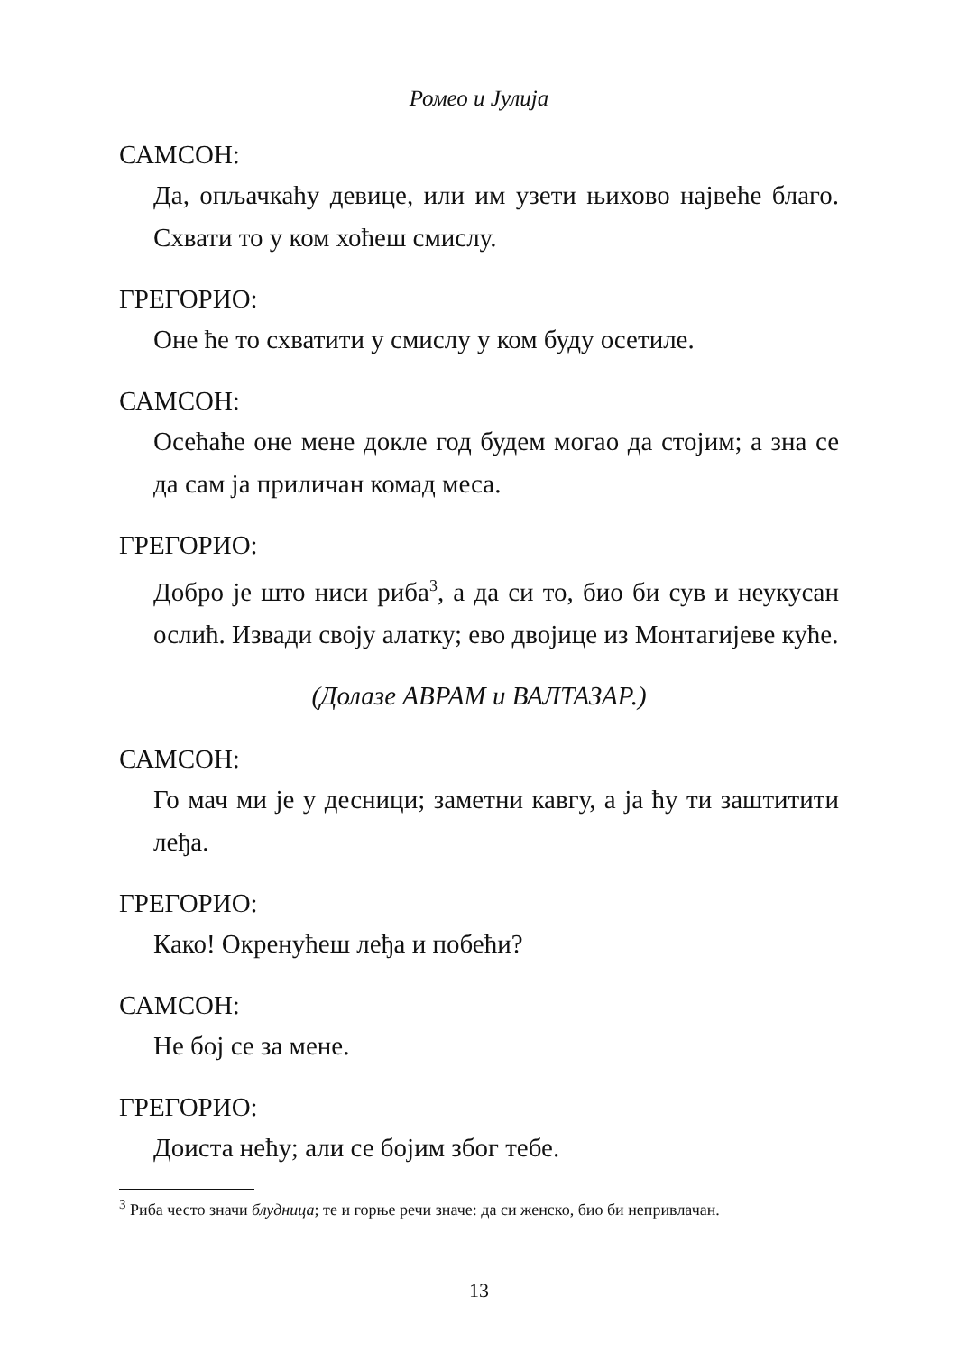Ромео и Јулија
САМСОН:
Да, опљачкаћу девице, или им узети њихово највеће благо. Схвати то у ком хоћеш смислу.
ГРЕГОРИО:
Оне ће то схватити у смислу у ком буду осетиле.
САМСОН:
Осећаће оне мене докле год будем могао да стојим; а зна се да сам ја приличан комад меса.
ГРЕГОРИО:
Добро је што ниси риба<sup>3</sup>, а да си то, био би сув и неукусан ослић. Извади своју алатку; ево двојице из Монтагијеве куће.
(Долазе АВРАМ и ВАЛТАЗАР.)
САМСОН:
Го мач ми је у десници; заметни кавгу, а ја ћу ти заштитити леђа.
ГРЕГОРИО:
Како! Окренућеш леђа и побећи?
САМСОН:
Не бој се за мене.
ГРЕГОРИО:
Доиста нећу; али се бојим због тебе.
<sup>3</sup> Риба често значи блудница; те и горње речи значе: да си женско, био би непривлачан.
13